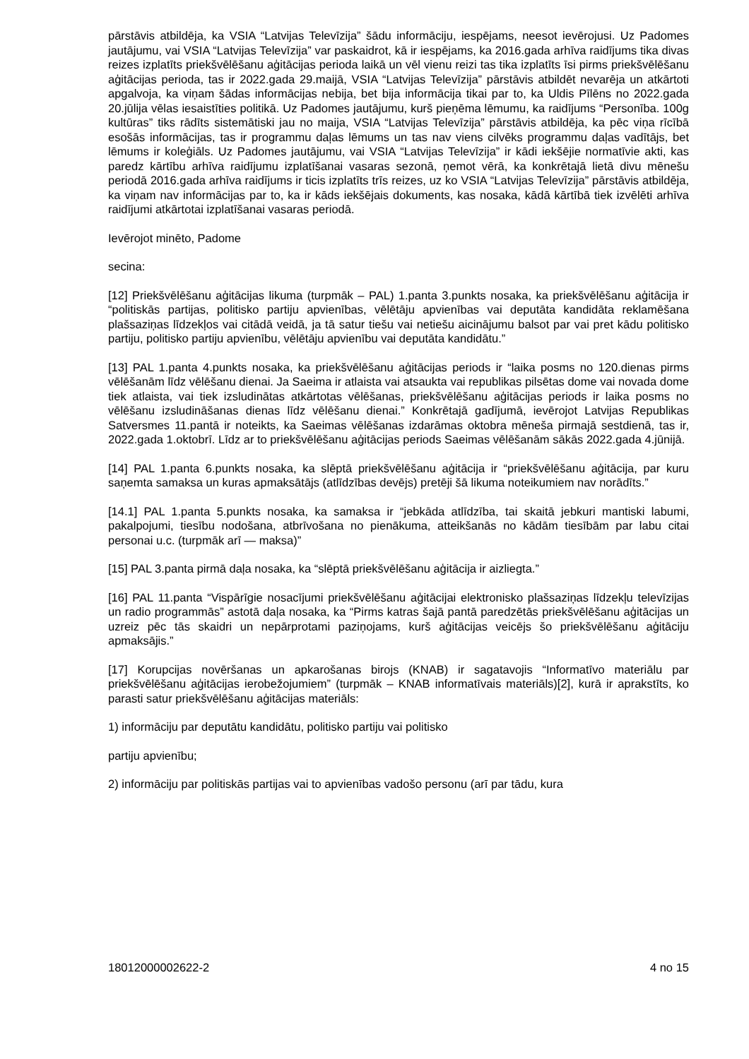pārstāvis atbildēja, ka VSIA “Latvijas Televīzija” šādu informāciju, iespējams, neesot ievērojusi. Uz Padomes jautājumu, vai VSIA “Latvijas Televīzija” var paskaidrot, kā ir iespējams, ka 2016.gada arhīva raidījums tika divas reizes izplatīts priekšvēlēšanu aģitācijas perioda laikā un vēl vienu reizi tas tika izplatīts īsi pirms priekšvēlēšanu aģitācijas perioda, tas ir 2022.gada 29.maijā, VSIA “Latvijas Televīzija” pārstāvis atbildēt nevarēja un atkārtoti apgalvoja, ka viņam šādas informācijas nebija, bet bija informācija tikai par to, ka Uldis Pīlēns no 2022.gada 20.jūlija vēlas iesaistīties politikā. Uz Padomes jautājumu, kurš pieņēma lēmumu, ka raidījums “Personība. 100g kultūras” tiks rādīts sistemātiski jau no maija, VSIA “Latvijas Televīzija” pārstāvis atbildēja, ka pēc viņa rīcībā esošās informācijas, tas ir programmu daļas lēmums un tas nav viens cilvēks programmu daļas vadītājs, bet lēmums ir koleģiāls. Uz Padomes jautājumu, vai VSIA “Latvijas Televīzija” ir kādi iekšējie normatīvie akti, kas paredz kārtību arhīva raidījumu izplatīšanai vasaras sezonā, ņemot vērā, ka konkrētajā lietā divu mēnešu periodā 2016.gada arhīva raidījums ir ticis izplatīts trīs reizes, uz ko VSIA “Latvijas Televīzija” pārstāvis atbildēja, ka viņam nav informācijas par to, ka ir kāds iekšējais dokuments, kas nosaka, kādā kārtībā tiek izvēlēti arhīva raidījumi atkārtotai izplatīšanai vasaras periodā.
Ievērojot minēto, Padome
secina:
[12] Priekšvēlēšanu aģitācijas likuma (turpmāk – PAL) 1.panta 3.punkts nosaka, ka priekšvēlēšanu aģitācija ir “politiskās partijas, politisko partiju apvienības, vēlētāju apvienības vai deputāta kandidāta reklamēšana plašsaziņas līdzekļos vai citādā veidā, ja tā satur tiešu vai netiešu aicinājumu balsot par vai pret kādu politisko partiju, politisko partiju apvienību, vēlētāju apvienību vai deputāta kandidātu.”
[13] PAL 1.panta 4.punkts nosaka, ka priekšvēlēšanu aģitācijas periods ir “laika posms no 120.dienas pirms vēlēšanām līdz vēlēšanu dienai. Ja Saeima ir atlaista vai atsaukta vai republikas pilsētas dome vai novada dome tiek atlaista, vai tiek izsludinātas atkārtotas vēlēšanas, priekšvēlēšanu aģitācijas periods ir laika posms no vēlēšanu izsludināšanas dienas līdz vēlēšanu dienai.” Konkrētajā gadījumā, ievērojot Latvijas Republikas Satversmes 11.pantā ir noteikts, ka Saeimas vēlēšanas izdarāmas oktobra mēneša pirmajā sestdienā, tas ir, 2022.gada 1.oktobrī. Līdz ar to priekšvēlēšanu aģitācijas periods Saeimas vēlēšanām sākās 2022.gada 4.jūnijā.
[14] PAL 1.panta 6.punkts nosaka, ka slēptā priekšvēlēšanu aģitācija ir “priekšvēlēšanu aģitācija, par kuru saņemta samaksa un kuras apmaksātājs (atlīdzības devējs) pretēji šā likuma noteikumiem nav norādīts.”
[14.1] PAL 1.panta 5.punkts nosaka, ka samaksa ir “jebkāda atlīdzība, tai skaitā jebkuri mantiski labumi, pakalpojumi, tiesību nodošana, atbrīvošana no pienākuma, atteikšanās no kādām tiesībām par labu citai personai u.c. (turpmāk arī — maksa)”
[15] PAL 3.panta pirmā daļa nosaka, ka “slēptā priekšvēlēšanu aģitācija ir aizliegta.”
[16] PAL 11.panta “Vispārīgie nosacījumi priekšvēlēšanu aģitācijai elektronisko plašsaziņas līdzekļu televīzijas un radio programmās” astotā daļa nosaka, ka “Pirms katras šajā pantā paredzētās priekšvēlēšanu aģitācijas un uzreiz pēc tās skaidri un nepārprotami paziņojams, kurš aģitācijas veicējs šo priekšvēlēšanu aģitāciju apmaksājis.”
[17] Korupcijas novēršanas un apkarošanas birojs (KNAB) ir sagatavojis “Informatīvo materiālu par priekšvēlēšanu aģitācijas ierobežojumiem” (turpmāk – KNAB informatīvais materiāls)[2], kurā ir aprakstīts, ko parasti satur priekšvēlēšanu aģitācijas materiāls:
1) informāciju par deputātu kandidātu, politisko partiju vai politisko
partiju apvienību;
2) informāciju par politiskās partijas vai to apvienības vadošo personu (arī par tādu, kura
18012000002622-2 4 no 15